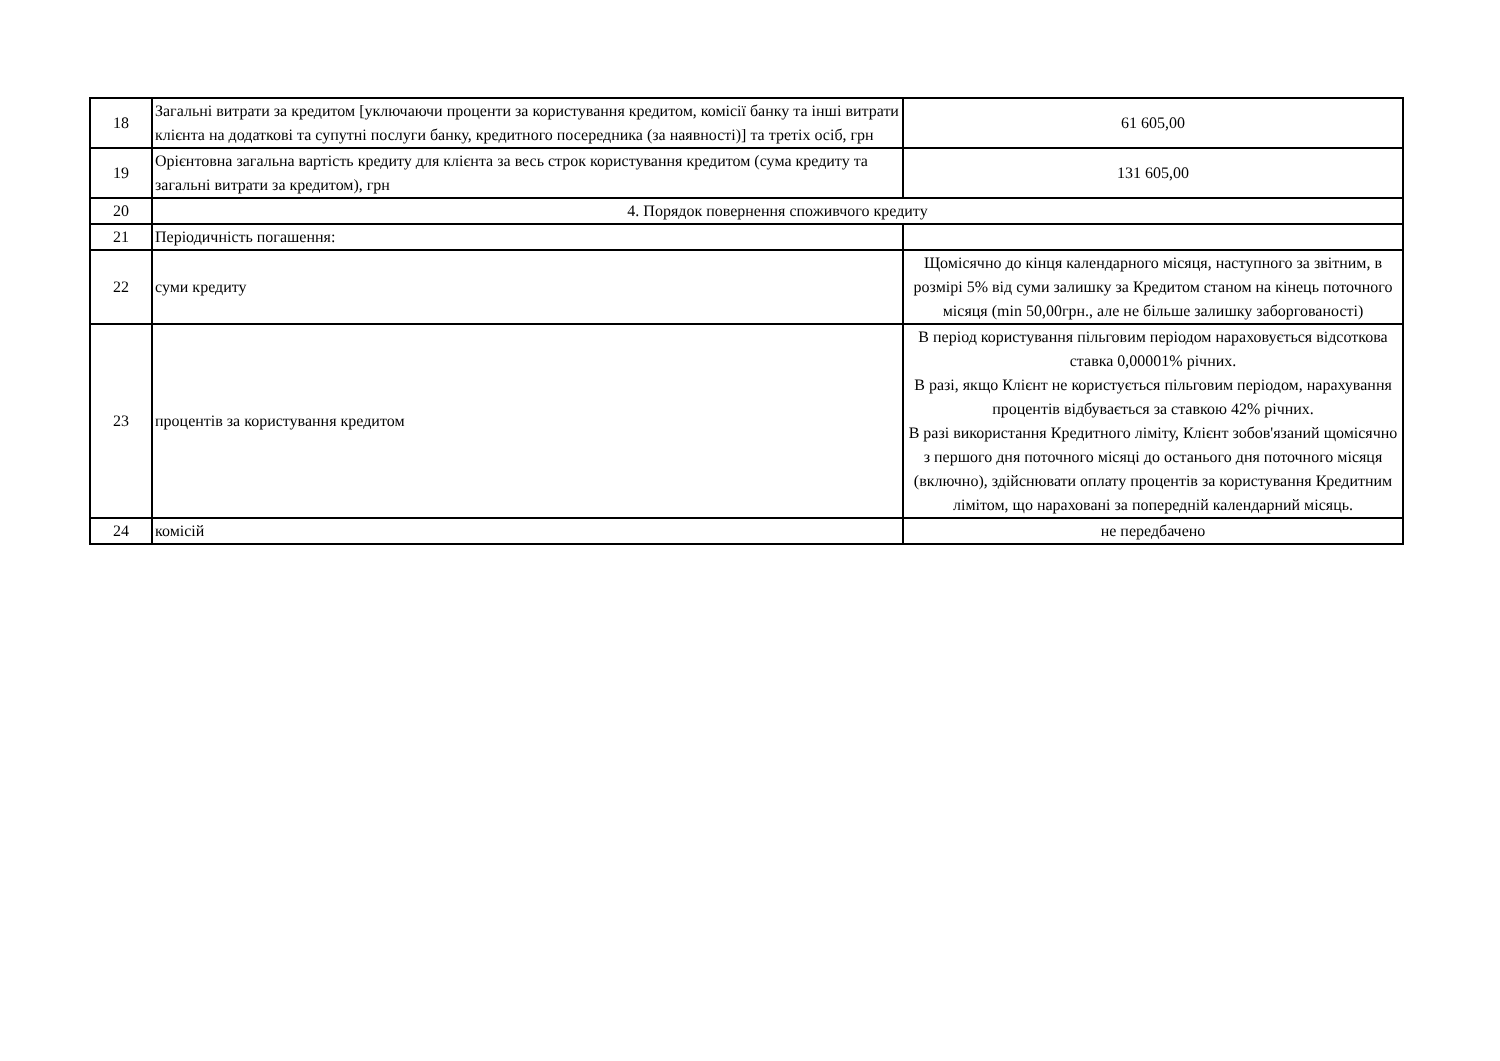| 18 | Загальні витрати за кредитом [уключаючи проценти за користування кредитом, комісії банку та інші витрати клієнта на додаткові та супутні послуги банку, кредитного посередника (за наявності)] та третіх осіб, грн | 61 605,00 |
| 19 | Орієнтовна загальна вартість кредиту для клієнта за весь строк користування кредитом (сума кредиту та загальні витрати за кредитом), грн | 131 605,00 |
| 20 | 4. Порядок повернення споживчого кредиту | |
| 21 | Періодичність погашення: | |
| 22 | суми кредиту | Щомісячно до кінця календарного місяця, наступного за звітним, в розмірі 5% від суми залишку за Кредитом станом на кінець поточного місяця (min 50,00грн., але не більше залишку заборгованості) |
| 23 | процентів за користування кредитом | В період користування пільговим періодом нараховується відсоткова ставка 0,00001% річних. В разі, якщо Клієнт не користується пільговим періодом, нарахування процентів відбувається за ставкою 42% річних. В разі використання Кредитного ліміту, Клієнт зобов'язаний щомісячно з першого дня поточного місяці до останього дня поточного місяця (включно), здійснювати оплату процентів за користування Кредитним лімітом, що нараховані за попередній календарний місяць. |
| 24 | комісій | не передбачено |